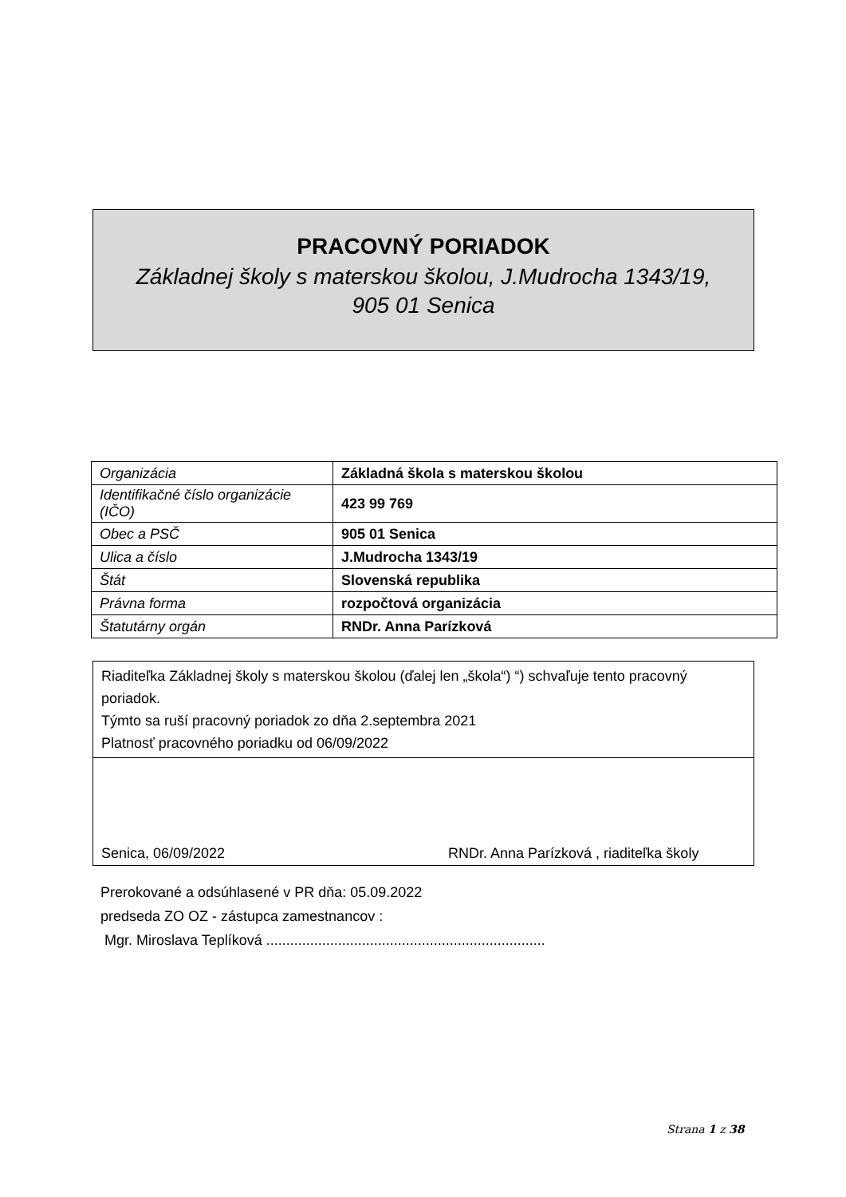PRACOVNÝ PORIADOK
Základnej školy s materskou školou, J.Mudrocha 1343/19,
905 01 Senica
| Organizácia | Základná škola s materskou školou |
| Identifikačné číslo organizácie (IČO) | 423 99 769 |
| Obec a PSČ | 905 01 Senica |
| Ulica a číslo | J.Mudrocha 1343/19 |
| Štát | Slovenská republika |
| Právna forma | rozpočtová organizácia |
| Štatutárny orgán | RNDr. Anna Parízková |
Riaditeľka Základnej školy s materskou školou (ďalej len „škola“) “) schvaľuje tento pracovný poriadok.
Týmto sa ruší pracovný poriadok zo dňa 2.septembra 2021
Platnosť pracovného poriadku od 06/09/2022
Senica, 06/09/2022 RNDr. Anna Parízková , riaditeľka školy
Prerokované a odsúhlasené v PR dňa: 05.09.2022
predseda ZO OZ - zástupca zamestnancov :
Mgr. Miroslava Teplíková ......................................................................
Strana 1 z 38